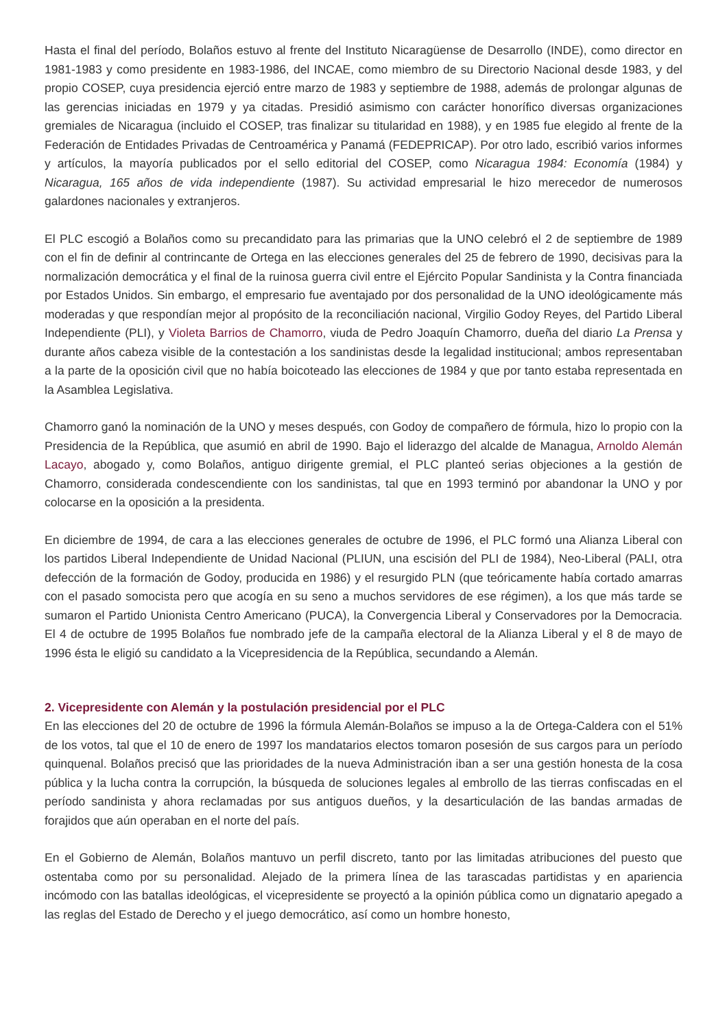Hasta el final del período, Bolaños estuvo al frente del Instituto Nicaragüense de Desarrollo (INDE), como director en 1981-1983 y como presidente en 1983-1986, del INCAE, como miembro de su Directorio Nacional desde 1983, y del propio COSEP, cuya presidencia ejerció entre marzo de 1983 y septiembre de 1988, además de prolongar algunas de las gerencias iniciadas en 1979 y ya citadas. Presidió asimismo con carácter honorífico diversas organizaciones gremiales de Nicaragua (incluido el COSEP, tras finalizar su titularidad en 1988), y en 1985 fue elegido al frente de la Federación de Entidades Privadas de Centroamérica y Panamá (FEDEPRICAP). Por otro lado, escribió varios informes y artículos, la mayoría publicados por el sello editorial del COSEP, como Nicaragua 1984: Economía (1984) y Nicaragua, 165 años de vida independiente (1987). Su actividad empresarial le hizo merecedor de numerosos galardones nacionales y extranjeros.
El PLC escogió a Bolaños como su precandidato para las primarias que la UNO celebró el 2 de septiembre de 1989 con el fin de definir al contrincante de Ortega en las elecciones generales del 25 de febrero de 1990, decisivas para la normalización democrática y el final de la ruinosa guerra civil entre el Ejército Popular Sandinista y la Contra financiada por Estados Unidos. Sin embargo, el empresario fue aventajado por dos personalidad de la UNO ideológicamente más moderadas y que respondían mejor al propósito de la reconciliación nacional, Virgilio Godoy Reyes, del Partido Liberal Independiente (PLI), y Violeta Barrios de Chamorro, viuda de Pedro Joaquín Chamorro, dueña del diario La Prensa y durante años cabeza visible de la contestación a los sandinistas desde la legalidad institucional; ambos representaban a la parte de la oposición civil que no había boicoteado las elecciones de 1984 y que por tanto estaba representada en la Asamblea Legislativa.
Chamorro ganó la nominación de la UNO y meses después, con Godoy de compañero de fórmula, hizo lo propio con la Presidencia de la República, que asumió en abril de 1990. Bajo el liderazgo del alcalde de Managua, Arnoldo Alemán Lacayo, abogado y, como Bolaños, antiguo dirigente gremial, el PLC planteó serias objeciones a la gestión de Chamorro, considerada condescendiente con los sandinistas, tal que en 1993 terminó por abandonar la UNO y por colocarse en la oposición a la presidenta.
En diciembre de 1994, de cara a las elecciones generales de octubre de 1996, el PLC formó una Alianza Liberal con los partidos Liberal Independiente de Unidad Nacional (PLIUN, una escisión del PLI de 1984), Neo-Liberal (PALI, otra defección de la formación de Godoy, producida en 1986) y el resurgido PLN (que teóricamente había cortado amarras con el pasado somocista pero que acogía en su seno a muchos servidores de ese régimen), a los que más tarde se sumaron el Partido Unionista Centro Americano (PUCA), la Convergencia Liberal y Conservadores por la Democracia. El 4 de octubre de 1995 Bolaños fue nombrado jefe de la campaña electoral de la Alianza Liberal y el 8 de mayo de 1996 ésta le eligió su candidato a la Vicepresidencia de la República, secundando a Alemán.
2. Vicepresidente con Alemán y la postulación presidencial por el PLC
En las elecciones del 20 de octubre de 1996 la fórmula Alemán-Bolaños se impuso a la de Ortega-Caldera con el 51% de los votos, tal que el 10 de enero de 1997 los mandatarios electos tomaron posesión de sus cargos para un período quinquenal. Bolaños precisó que las prioridades de la nueva Administración iban a ser una gestión honesta de la cosa pública y la lucha contra la corrupción, la búsqueda de soluciones legales al embrollo de las tierras confiscadas en el período sandinista y ahora reclamadas por sus antiguos dueños, y la desarticulación de las bandas armadas de forajidos que aún operaban en el norte del país.
En el Gobierno de Alemán, Bolaños mantuvo un perfil discreto, tanto por las limitadas atribuciones del puesto que ostentaba como por su personalidad. Alejado de la primera línea de las tarascadas partidistas y en apariencia incómodo con las batallas ideológicas, el vicepresidente se proyectó a la opinión pública como un dignatario apegado a las reglas del Estado de Derecho y el juego democrático, así como un hombre honesto,